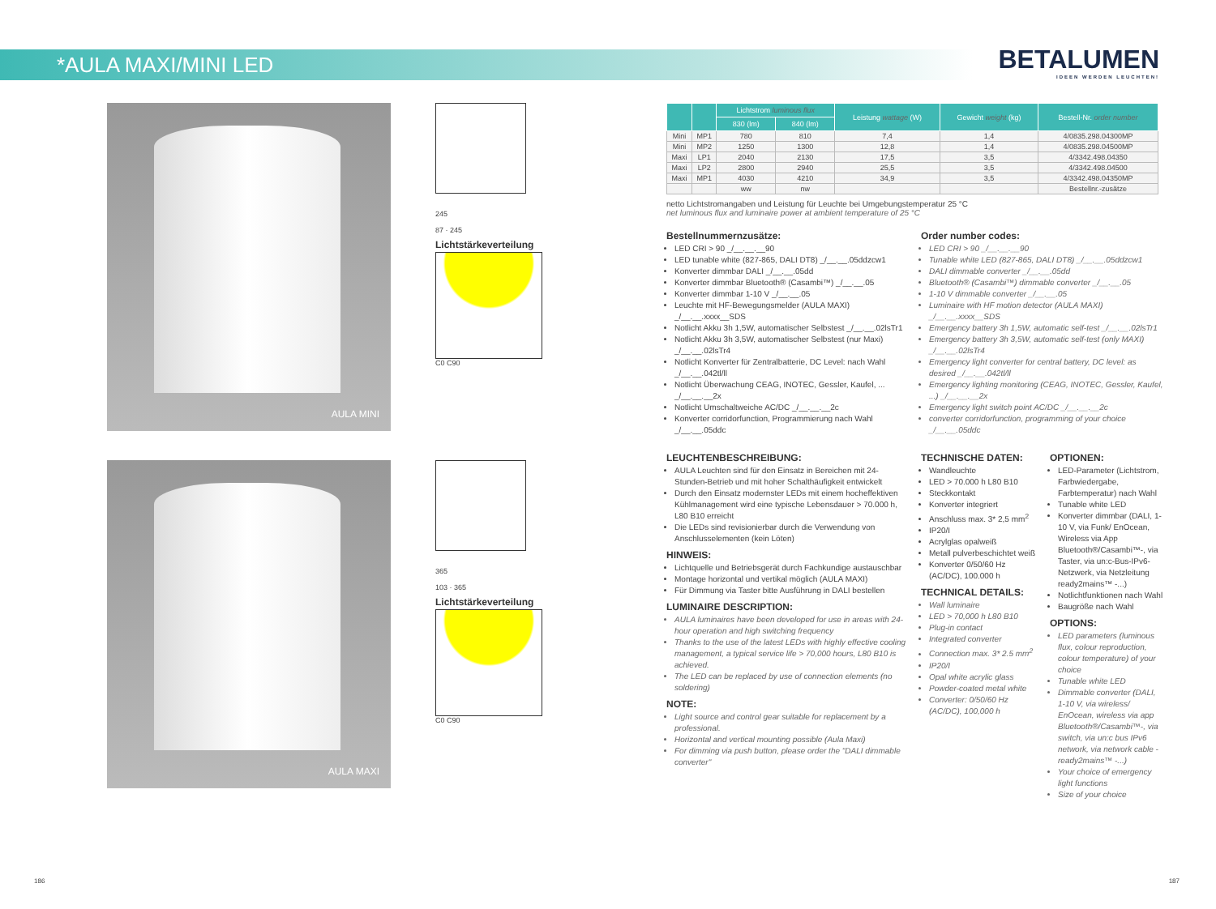*AULA MAXI/MINI LED
BETALUMEN
IDEEN WERDEN LEUCHTEN!
AULA MINI
245
87 · 245
Lichtstärkeverteilung
C0 C90
AULA MAXI
365
103 · 365
Lichtstärkeverteilung
C0 C90
| | | Lichtstrom luminous flux | | Leistung wattage (W) | Gewicht weight (kg) | Bestell-Nr. order number |
| --- | --- | --- | --- | --- | --- | --- |
| | | 830 (lm) | 840 (lm) | | | |
| Mini | MP1 | 780 | 810 | 7,4 | 1,4 | 4/0835.298.04300MP |
| Mini | MP2 | 1250 | 1300 | 12,8 | 1,4 | 4/0835.298.04500MP |
| Maxi | LP1 | 2040 | 2130 | 17,5 | 3,5 | 4/3342.498.04350 |
| Maxi | LP2 | 2800 | 2940 | 25,5 | 3,5 | 4/3342.498.04500 |
| Maxi | MP1 | 4030 | 4210 | 34,9 | 3,5 | 4/3342.498.04350MP |
| | | ww | nw | | | Bestellnr.-zusätze |
netto Lichtstromangaben und Leistung für Leuchte bei Umgebungstemperatur 25 °C
net luminous flux and luminaire power at ambient temperature of 25 °C
Bestellnummernzusätze:
LED CRI > 90 _/__.__.__90
LED tunable white (827-865, DALI DT8) _/__.__.05ddzcw1
Konverter dimmbar DALI _/__.__.05dd
Konverter dimmbar Bluetooth® (Casambi™) _/__.__.05
Konverter dimmbar 1-10 V _/__.__.05
Leuchte mit HF-Bewegungsmelder (AULA MAXI) _/__.__.xxxx__SDS
Notlicht Akku 3h 1,5W, automatischer Selbstest _/__.__.02lsTr1
Notlicht Akku 3h 3,5W, automatischer Selbstest (nur Maxi) _/__.__.02lsTr4
Notlicht Konverter für Zentralbatterie, DC Level: nach Wahl _/__.__.042tl/ll
Notlicht Überwachung CEAG, INOTEC, Gessler, Kaufel, ... _/__.__.__2x
Notlicht Umschaltweiche AC/DC _/__.__.__2c
Konverter corridorfunction, Programmierung nach Wahl _/__.__.05ddc
Order number codes:
LED CRI > 90 _/__.__.__90
Tunable white LED (827-865, DALI DT8) _/__.__.05ddzcw1
DALI dimmable converter _/__.__.05dd
Bluetooth® (Casambi™) dimmable converter _/__.__.05
1-10 V dimmable converter _/__.__.05
Luminaire with HF motion detector (AULA MAXI) _/__.__.xxxx__SDS
Emergency battery 3h 1,5W, automatic self-test _/__.__.02lsTr1
Emergency battery 3h 3,5W, automatic self-test (only MAXI) _/__.__.02lsTr4
Emergency light converter for central battery, DC level: as desired _/__.__.042tl/ll
Emergency lighting monitoring (CEAG, INOTEC, Gessler, Kaufel, ...) _/__.__.__2x
Emergency light switch point AC/DC _/__.__.__2c
converter corridorfunction, programming of your choice _/__.__.05ddc
LEUCHTENBESCHREIBUNG:
AULA Leuchten sind für den Einsatz in Bereichen mit 24-Stunden-Betrieb und mit hoher Schalthäufigkeit entwickelt
Durch den Einsatz modernster LEDs mit einem hocheffektiven Kühlmanagement wird eine typische Lebensdauer > 70.000 h, L80 B10 erreicht
Die LEDs sind revisionierbar durch die Verwendung von Anschlusselementen (kein Löten)
HINWEIS:
Lichtquelle und Betriebsgerät durch Fachkundige austauschbar
Montage horizontal und vertikal möglich (AULA MAXI)
Für Dimmung via Taster bitte Ausführung in DALI bestellen
LUMINAIRE DESCRIPTION:
AULA luminaires have been developed for use in areas with 24-hour operation and high switching frequency
Thanks to the use of the latest LEDs with highly effective cooling management, a typical service life > 70,000 hours, L80 B10 is achieved.
The LED can be replaced by use of connection elements (no soldering)
NOTE:
Light source and control gear suitable for replacement by a professional.
Horizontal and vertical mounting possible (Aula Maxi)
For dimming via push button, please order the "DALI dimmable converter"
TECHNISCHE DATEN:
Wandleuchte
LED > 70.000 h L80 B10
Steckkontakt
Konverter integriert
Anschluss max. 3* 2,5 mm<sup>2</sup>
IP20/I
Acrylglas opalweiß
Metall pulverbeschichtet weiß
Konverter 0/50/60 Hz (AC/DC), 100.000 h
TECHNICAL DETAILS:
Wall luminaire
LED > 70,000 h L80 B10
Plug-in contact
Integrated converter
Connection max. 3* 2.5 mm<sup>2</sup>
IP20/I
Opal white acrylic glass
Powder-coated metal white
Converter: 0/50/60 Hz (AC/DC), 100,000 h
OPTIONEN:
LED-Parameter (Lichtstrom, Farbwiedergabe, Farbtemperatur) nach Wahl
Tunable white LED
Konverter dimmbar (DALI, 1-10 V, via Funk/ EnOcean, Wireless via App Bluetooth®/Casambi™-, via Taster, via un:c-Bus-IPv6-Netzwerk, via Netzleitung ready2mains™ -...)
Notlichtfunktionen nach Wahl
Baugröße nach Wahl
OPTIONS:
LED parameters (luminous flux, colour reproduction, colour temperature) of your choice
Tunable white LED
Dimmable converter (DALI, 1-10 V, via wireless/ EnOcean, wireless via app Bluetooth®/Casambi™-, via switch, via un:c bus IPv6 network, via network cable -ready2mains™ -...)
Your choice of emergency light functions
Size of your choice
186 187